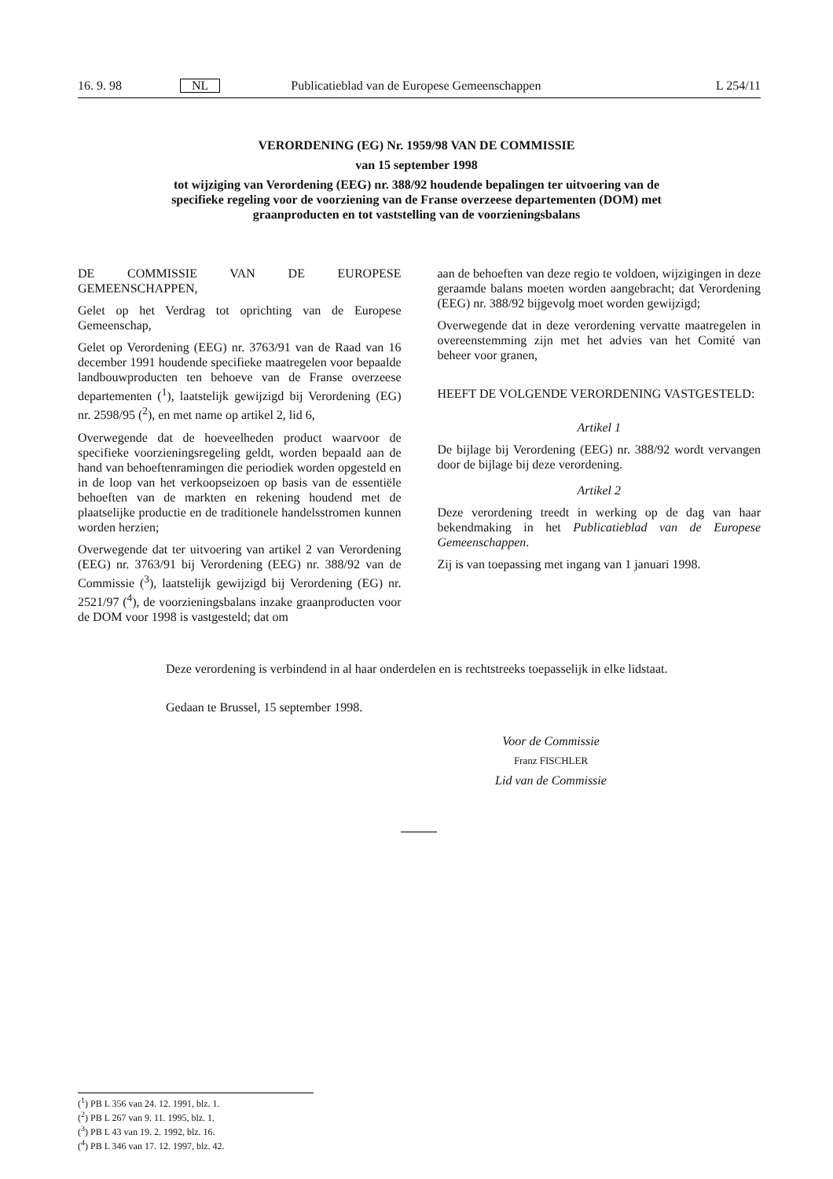16. 9. 98 NL Publicatieblad van de Europese Gemeenschappen L 254/11
VERORDENING (EG) Nr. 1959/98 VAN DE COMMISSIE
van 15 september 1998
tot wijziging van Verordening (EEG) nr. 388/92 houdende bepalingen ter uitvoering van de specifieke regeling voor de voorziening van de Franse overzeese departementen (DOM) met graanproducten en tot vaststelling van de voorzieningsbalans
DE COMMISSIE VAN DE EUROPESE GEMEENSCHAPPEN,
Gelet op het Verdrag tot oprichting van de Europese Gemeenschap,
Gelet op Verordening (EEG) nr. 3763/91 van de Raad van 16 december 1991 houdende specifieke maatregelen voor bepaalde landbouwproducten ten behoeve van de Franse overzeese departementen (<sup>1</sup>), laatstelijk gewijzigd bij Verordening (EG) nr. 2598/95 (<sup>2</sup>), en met name op artikel 2, lid 6,
Overwegende dat de hoeveelheden product waarvoor de specifieke voorzieningsregeling geldt, worden bepaald aan de hand van behoeftenramingen die periodiek worden opgesteld en in de loop van het verkoopseizoen op basis van de essentiële behoeften van de markten en rekening houdend met de plaatselijke productie en de traditionele handelsstromen kunnen worden herzien;
Overwegende dat ter uitvoering van artikel 2 van Verordening (EEG) nr. 3763/91 bij Verordening (EEG) nr. 388/92 van de Commissie (<sup>3</sup>), laatstelijk gewijzigd bij Verordening (EG) nr. 2521/97 (<sup>4</sup>), de voorzieningsbalans inzake graanproducten voor de DOM voor 1998 is vastgesteld; dat om
aan de behoeften van deze regio te voldoen, wijzigingen in deze geraamde balans moeten worden aangebracht; dat Verordening (EEG) nr. 388/92 bijgevolg moet worden gewijzigd;
Overwegende dat in deze verordening vervatte maatregelen in overeenstemming zijn met het advies van het Comité van beheer voor granen,
HEEFT DE VOLGENDE VERORDENING VASTGESTELD:
Artikel 1
De bijlage bij Verordening (EEG) nr. 388/92 wordt vervangen door de bijlage bij deze verordening.
Artikel 2
Deze verordening treedt in werking op de dag van haar bekendmaking in het Publicatieblad van de Europese Gemeenschappen.
Zij is van toepassing met ingang van 1 januari 1998.
Deze verordening is verbindend in al haar onderdelen en is rechtstreeks toepasselijk in elke lidstaat.
Gedaan te Brussel, 15 september 1998.
Voor de Commissie
Franz FISCHLER
Lid van de Commissie
(<sup>1</sup>) PB L 356 van 24. 12. 1991, blz. 1.
(<sup>2</sup>) PB L 267 van 9. 11. 1995, blz. 1.
(<sup>3</sup>) PB L 43 van 19. 2. 1992, blz. 16.
(<sup>4</sup>) PB L 346 van 17. 12. 1997, blz. 42.